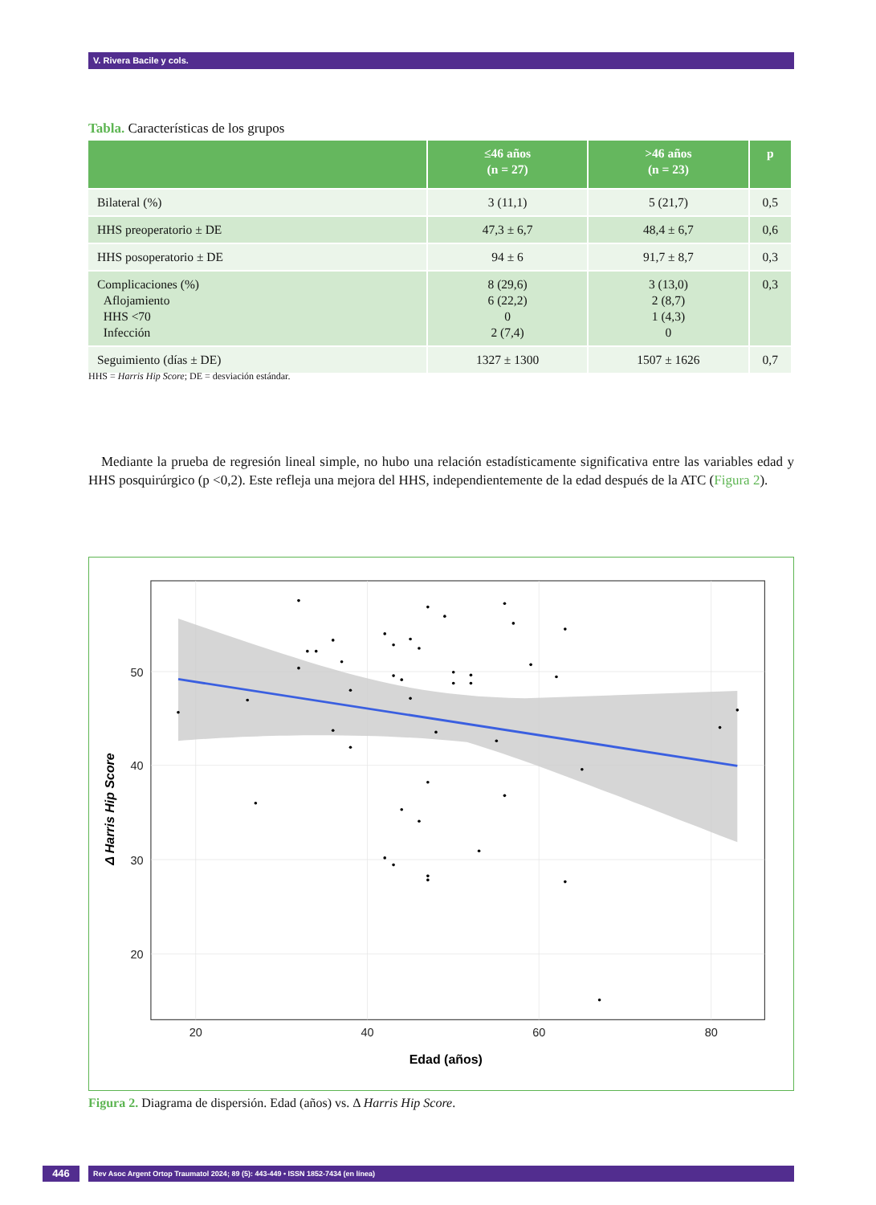V. Rivera Bacile y cols.
Tabla. Características de los grupos
| | ≤46 años (n = 27) | >46 años (n = 23) | p |
| --- | --- | --- | --- |
| Bilateral (%) | 3 (11,1) | 5 (21,7) | 0,5 |
| HHS preoperatorio ± DE | 47,3 ± 6,7 | 48,4 ± 6,7 | 0,6 |
| HHS posoperatorio ± DE | 94 ± 6 | 91,7 ± 8,7 | 0,3 |
| Complicaciones (%) Aflojamiento HHS <70 Infección | 8 (29,6) 6 (22,2) 0 2 (7,4) | 3 (13,0) 2 (8,7) 1 (4,3) 0 | 0,3 |
| Seguimiento (días ± DE) | 1327 ± 1300 | 1507 ± 1626 | 0,7 |
HHS = Harris Hip Score; DE = desviación estándar.
Mediante la prueba de regresión lineal simple, no hubo una relación estadísticamente significativa entre las variables edad y HHS posquirúrgico (p <0,2). Este refleja una mejora del HHS, independientemente de la edad después de la ATC (Figura 2).
50
40
30
20
20
40
60
80
Edad (años)
Δ Harris Hip Score
Figura 2. Diagrama de dispersión. Edad (años) vs. Δ Harris Hip Score.
446 Rev Asoc Argent Ortop Traumatol 2024; 89 (5): 443-449 • ISSN 1852-7434 (en línea)